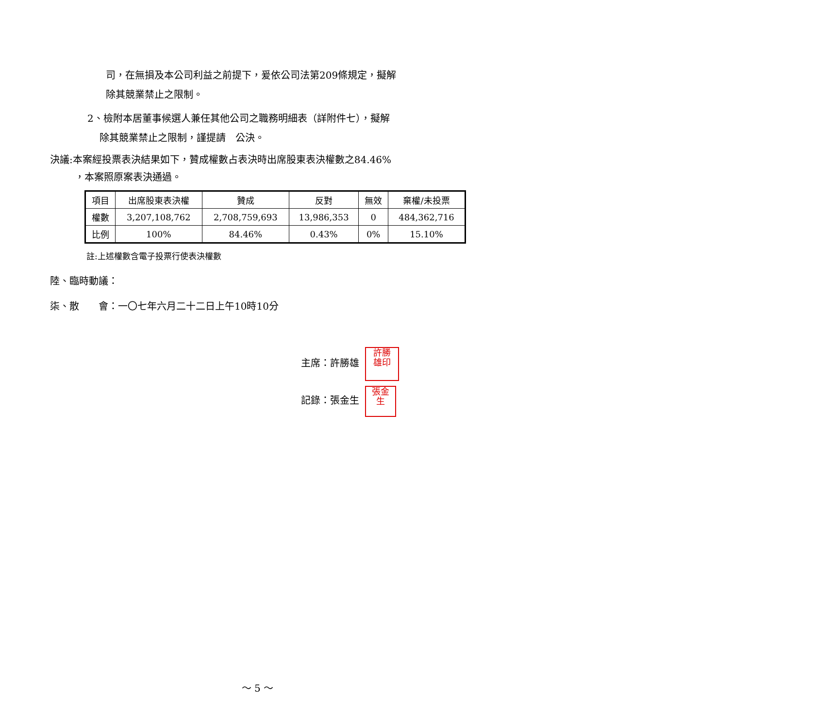司，在無損及本公司利益之前提下，爰依公司法第209條規定，擬解
除其競業禁止之限制。
2、檢附本居董事候選人兼任其他公司之職務明細表（詳附件七），擬解
除其競業禁止之限制，謹提請　公決。
決議:本案經投票表決結果如下，贊成權數占表決時出席股東表決權數之84.46%
，本案照原案表決通過。
| 項目 | 出席股東表決權 | 贊成 | 反對 | 無效 | 棄權/未投票 |
| 權數 | 3,207,108,762 | 2,708,759,693 | 13,986,353 | 0 | 484,362,716 |
| 比例 | 100% | 84.46% | 0.43% | 0% | 15.10% |
註:上述權數含電子投票行使表決權數
陸、臨時動議：
柒、散　　會：一〇七年六月二十二日上午10時10分
主席：許勝雄 許勝
雄印
記錄：張金生 張金
生
～ 5 ～